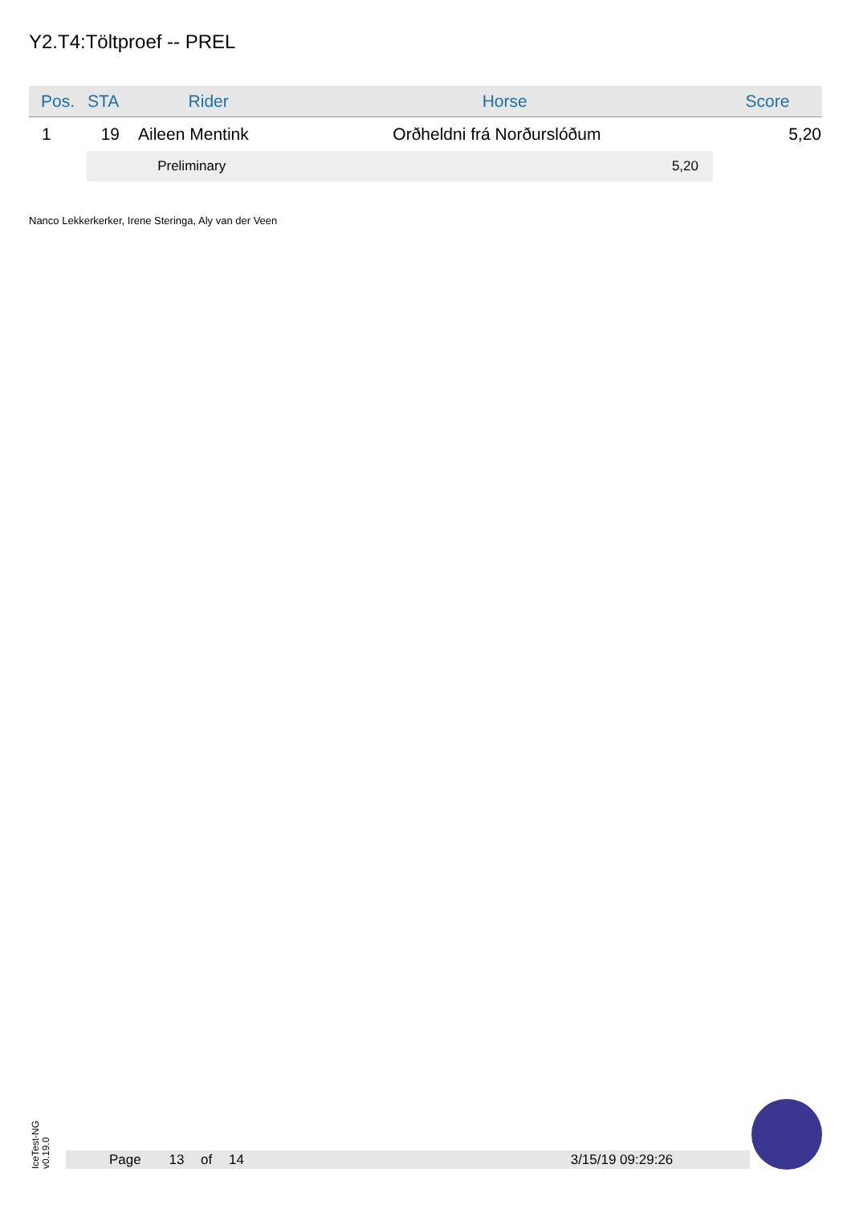Y2.T4:Töltproef -- PREL
| Pos. | STA | Rider | Horse | Score |
| --- | --- | --- | --- | --- |
| 1 | 19 | Aileen Mentink | Orðheldni frá Norðurslóðum | 5,20 |
| | Preliminary | | 5,20 | |
Nanco Lekkerkerker, Irene Steringa, Aly van der Veen
IceTest-NG
v0.19.0
Page 13 of 14 3/15/19 09:29:26